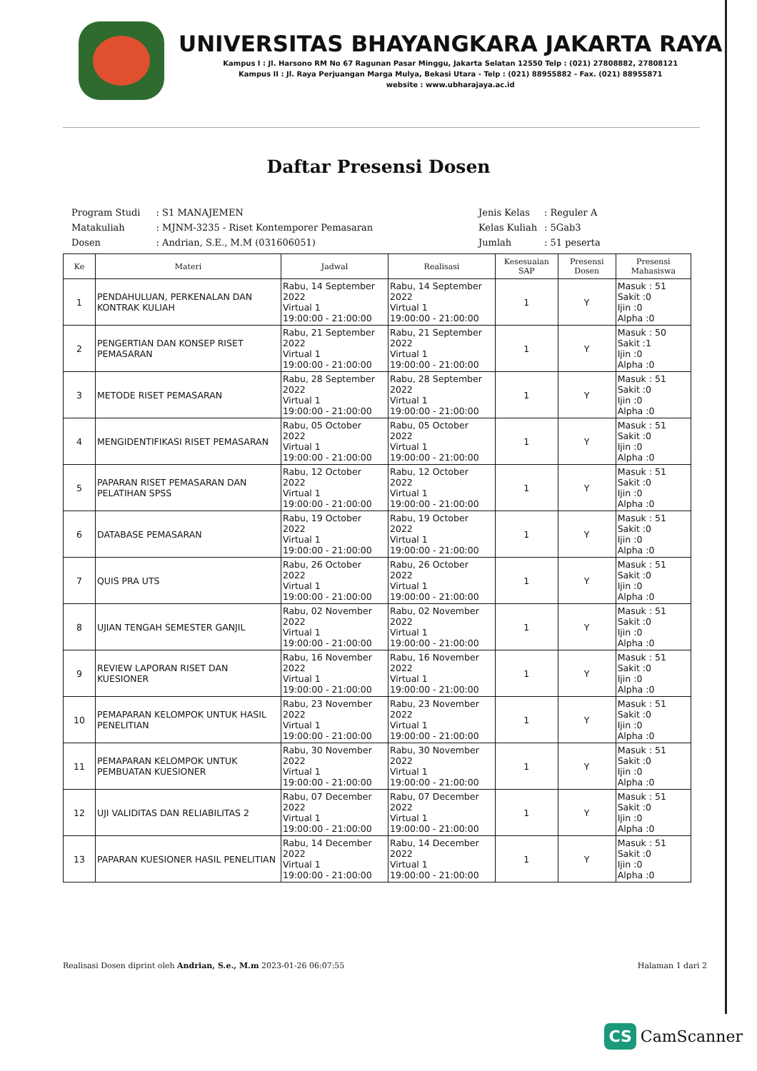UNIVERSITAS BHAYANGKARA JAKARTA RAYA
Kampus I : Jl. Harsono RM No 67 Ragunan Pasar Minggu, Jakarta Selatan 12550 Telp : (021) 27808882, 27808121
Kampus II : Jl. Raya Perjuangan Marga Mulya, Bekasi Utara - Telp : (021) 88955882 - Fax. (021) 88955871
website : www.ubharajaya.ac.id
Daftar Presensi Dosen
| Program Studi | : S1 MANAJEMEN |
| Matakuliah | : MJNM-3235 - Riset Kontemporer Pemasaran |
| Dosen | : Andrian, S.E., M.M (031606051) |
| Jenis Kelas | : Reguler A |
| Kelas Kuliah | : 5Gab3 |
| Jumlah | : 51 peserta |
| Ke | Materi | Jadwal | Realisasi | Kesesuaian SAP | Presensi Dosen | Presensi Mahasiswa |
| --- | --- | --- | --- | --- | --- | --- |
| 1 | PENDAHULUAN, PERKENALAN DAN KONTRAK KULIAH | Rabu, 14 September 2022 Virtual 1 19:00:00 - 21:00:00 | Rabu, 14 September 2022 Virtual 1 19:00:00 - 21:00:00 | 1 | Y | Masuk : 51 Sakit :0 Ijin :0 Alpha :0 |
| 2 | PENGERTIAN DAN KONSEP RISET PEMASARAN | Rabu, 21 September 2022 Virtual 1 19:00:00 - 21:00:00 | Rabu, 21 September 2022 Virtual 1 19:00:00 - 21:00:00 | 1 | Y | Masuk : 50 Sakit :1 Ijin :0 Alpha :0 |
| 3 | METODE RISET PEMASARAN | Rabu, 28 September 2022 Virtual 1 19:00:00 - 21:00:00 | Rabu, 28 September 2022 Virtual 1 19:00:00 - 21:00:00 | 1 | Y | Masuk : 51 Sakit :0 Ijin :0 Alpha :0 |
| 4 | MENGIDENTIFIKASI RISET PEMASARAN | Rabu, 05 October 2022 Virtual 1 19:00:00 - 21:00:00 | Rabu, 05 October 2022 Virtual 1 19:00:00 - 21:00:00 | 1 | Y | Masuk : 51 Sakit :0 Ijin :0 Alpha :0 |
| 5 | PAPARAN RISET PEMASARAN DAN PELATIHAN SPSS | Rabu, 12 October 2022 Virtual 1 19:00:00 - 21:00:00 | Rabu, 12 October 2022 Virtual 1 19:00:00 - 21:00:00 | 1 | Y | Masuk : 51 Sakit :0 Ijin :0 Alpha :0 |
| 6 | DATABASE PEMASARAN | Rabu, 19 October 2022 Virtual 1 19:00:00 - 21:00:00 | Rabu, 19 October 2022 Virtual 1 19:00:00 - 21:00:00 | 1 | Y | Masuk : 51 Sakit :0 Ijin :0 Alpha :0 |
| 7 | QUIS PRA UTS | Rabu, 26 October 2022 Virtual 1 19:00:00 - 21:00:00 | Rabu, 26 October 2022 Virtual 1 19:00:00 - 21:00:00 | 1 | Y | Masuk : 51 Sakit :0 Ijin :0 Alpha :0 |
| 8 | UJIAN TENGAH SEMESTER GANJIL | Rabu, 02 November 2022 Virtual 1 19:00:00 - 21:00:00 | Rabu, 02 November 2022 Virtual 1 19:00:00 - 21:00:00 | 1 | Y | Masuk : 51 Sakit :0 Ijin :0 Alpha :0 |
| 9 | REVIEW LAPORAN RISET DAN KUESIONER | Rabu, 16 November 2022 Virtual 1 19:00:00 - 21:00:00 | Rabu, 16 November 2022 Virtual 1 19:00:00 - 21:00:00 | 1 | Y | Masuk : 51 Sakit :0 Ijin :0 Alpha :0 |
| 10 | PEMAPARAN KELOMPOK UNTUK HASIL PENELITIAN | Rabu, 23 November 2022 Virtual 1 19:00:00 - 21:00:00 | Rabu, 23 November 2022 Virtual 1 19:00:00 - 21:00:00 | 1 | Y | Masuk : 51 Sakit :0 Ijin :0 Alpha :0 |
| 11 | PEMAPARAN KELOMPOK UNTUK PEMBUATAN KUESIONER | Rabu, 30 November 2022 Virtual 1 19:00:00 - 21:00:00 | Rabu, 30 November 2022 Virtual 1 19:00:00 - 21:00:00 | 1 | Y | Masuk : 51 Sakit :0 Ijin :0 Alpha :0 |
| 12 | UJI VALIDITAS DAN RELIABILITAS 2 | Rabu, 07 December 2022 Virtual 1 19:00:00 - 21:00:00 | Rabu, 07 December 2022 Virtual 1 19:00:00 - 21:00:00 | 1 | Y | Masuk : 51 Sakit :0 Ijin :0 Alpha :0 |
| 13 | PAPARAN KUESIONER HASIL PENELITIAN | Rabu, 14 December 2022 Virtual 1 19:00:00 - 21:00:00 | Rabu, 14 December 2022 Virtual 1 19:00:00 - 21:00:00 | 1 | Y | Masuk : 51 Sakit :0 Ijin :0 Alpha :0 |
Realisasi Dosen diprint oleh Andrian, S.e., M.m 2023-01-26 06:07:55 Halaman 1 dari 2
CS CamScanner